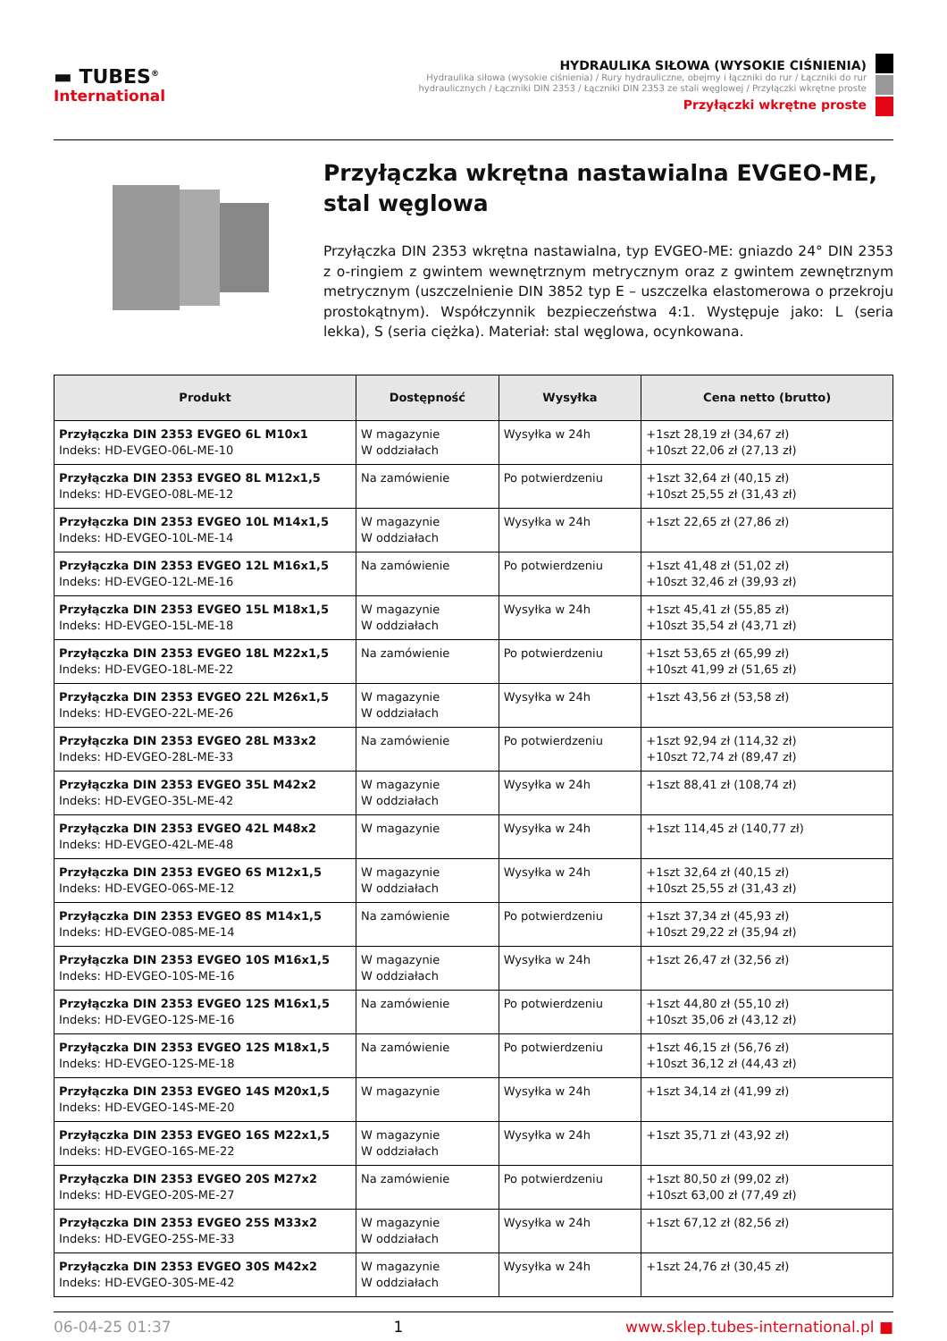▬ TUBES<sup>®</sup>
International
HYDRAULIKA SIŁOWA (WYSOKIE CIŚNIENIA)
Hydraulika siłowa (wysokie ciśnienia) / Rury hydrauliczne, obejmy i łączniki do rur / Łączniki do rur hydraulicznych / Łączniki DIN 2353 / Łączniki DIN 2353 ze stali węglowej / Przyłączki wkrętne proste
Przyłączki wkrętne proste
Przyłączka wkrętna nastawialna EVGEO-ME, stal węglowa
Przyłączka DIN 2353 wkrętna nastawialna, typ EVGEO-ME: gniazdo 24° DIN 2353 z o-ringiem z gwintem wewnętrznym metrycznym oraz z gwintem zewnętrznym metrycznym (uszczelnienie DIN 3852 typ E – uszczelka elastomerowa o przekroju prostokątnym). Współczynnik bezpieczeństwa 4:1. Występuje jako: L (seria lekka), S (seria ciężka). Materiał: stal węglowa, ocynkowana.
| Produkt | Dostępność | Wysyłka | Cena netto (brutto) |
| --- | --- | --- | --- |
| Przyłączka DIN 2353 EVGEO 6L M10x1 Indeks: HD-EVGEO-06L-ME-10 | W magazynie W oddziałach | Wysyłka w 24h | +1szt 28,19 zł (34,67 zł) +10szt 22,06 zł (27,13 zł) |
| Przyłączka DIN 2353 EVGEO 8L M12x1,5 Indeks: HD-EVGEO-08L-ME-12 | Na zamówienie | Po potwierdzeniu | +1szt 32,64 zł (40,15 zł) +10szt 25,55 zł (31,43 zł) |
| Przyłączka DIN 2353 EVGEO 10L M14x1,5 Indeks: HD-EVGEO-10L-ME-14 | W magazynie W oddziałach | Wysyłka w 24h | +1szt 22,65 zł (27,86 zł) |
| Przyłączka DIN 2353 EVGEO 12L M16x1,5 Indeks: HD-EVGEO-12L-ME-16 | Na zamówienie | Po potwierdzeniu | +1szt 41,48 zł (51,02 zł) +10szt 32,46 zł (39,93 zł) |
| Przyłączka DIN 2353 EVGEO 15L M18x1,5 Indeks: HD-EVGEO-15L-ME-18 | W magazynie W oddziałach | Wysyłka w 24h | +1szt 45,41 zł (55,85 zł) +10szt 35,54 zł (43,71 zł) |
| Przyłączka DIN 2353 EVGEO 18L M22x1,5 Indeks: HD-EVGEO-18L-ME-22 | Na zamówienie | Po potwierdzeniu | +1szt 53,65 zł (65,99 zł) +10szt 41,99 zł (51,65 zł) |
| Przyłączka DIN 2353 EVGEO 22L M26x1,5 Indeks: HD-EVGEO-22L-ME-26 | W magazynie W oddziałach | Wysyłka w 24h | +1szt 43,56 zł (53,58 zł) |
| Przyłączka DIN 2353 EVGEO 28L M33x2 Indeks: HD-EVGEO-28L-ME-33 | Na zamówienie | Po potwierdzeniu | +1szt 92,94 zł (114,32 zł) +10szt 72,74 zł (89,47 zł) |
| Przyłączka DIN 2353 EVGEO 35L M42x2 Indeks: HD-EVGEO-35L-ME-42 | W magazynie W oddziałach | Wysyłka w 24h | +1szt 88,41 zł (108,74 zł) |
| Przyłączka DIN 2353 EVGEO 42L M48x2 Indeks: HD-EVGEO-42L-ME-48 | W magazynie | Wysyłka w 24h | +1szt 114,45 zł (140,77 zł) |
| Przyłączka DIN 2353 EVGEO 6S M12x1,5 Indeks: HD-EVGEO-06S-ME-12 | W magazynie W oddziałach | Wysyłka w 24h | +1szt 32,64 zł (40,15 zł) +10szt 25,55 zł (31,43 zł) |
| Przyłączka DIN 2353 EVGEO 8S M14x1,5 Indeks: HD-EVGEO-08S-ME-14 | Na zamówienie | Po potwierdzeniu | +1szt 37,34 zł (45,93 zł) +10szt 29,22 zł (35,94 zł) |
| Przyłączka DIN 2353 EVGEO 10S M16x1,5 Indeks: HD-EVGEO-10S-ME-16 | W magazynie W oddziałach | Wysyłka w 24h | +1szt 26,47 zł (32,56 zł) |
| Przyłączka DIN 2353 EVGEO 12S M16x1,5 Indeks: HD-EVGEO-12S-ME-16 | Na zamówienie | Po potwierdzeniu | +1szt 44,80 zł (55,10 zł) +10szt 35,06 zł (43,12 zł) |
| Przyłączka DIN 2353 EVGEO 12S M18x1,5 Indeks: HD-EVGEO-12S-ME-18 | Na zamówienie | Po potwierdzeniu | +1szt 46,15 zł (56,76 zł) +10szt 36,12 zł (44,43 zł) |
| Przyłączka DIN 2353 EVGEO 14S M20x1,5 Indeks: HD-EVGEO-14S-ME-20 | W magazynie | Wysyłka w 24h | +1szt 34,14 zł (41,99 zł) |
| Przyłączka DIN 2353 EVGEO 16S M22x1,5 Indeks: HD-EVGEO-16S-ME-22 | W magazynie W oddziałach | Wysyłka w 24h | +1szt 35,71 zł (43,92 zł) |
| Przyłączka DIN 2353 EVGEO 20S M27x2 Indeks: HD-EVGEO-20S-ME-27 | Na zamówienie | Po potwierdzeniu | +1szt 80,50 zł (99,02 zł) +10szt 63,00 zł (77,49 zł) |
| Przyłączka DIN 2353 EVGEO 25S M33x2 Indeks: HD-EVGEO-25S-ME-33 | W magazynie W oddziałach | Wysyłka w 24h | +1szt 67,12 zł (82,56 zł) |
| Przyłączka DIN 2353 EVGEO 30S M42x2 Indeks: HD-EVGEO-30S-ME-42 | W magazynie W oddziałach | Wysyłka w 24h | +1szt 24,76 zł (30,45 zł) |
06-04-25 01:37 1 www.sklep.tubes-international.pl ■